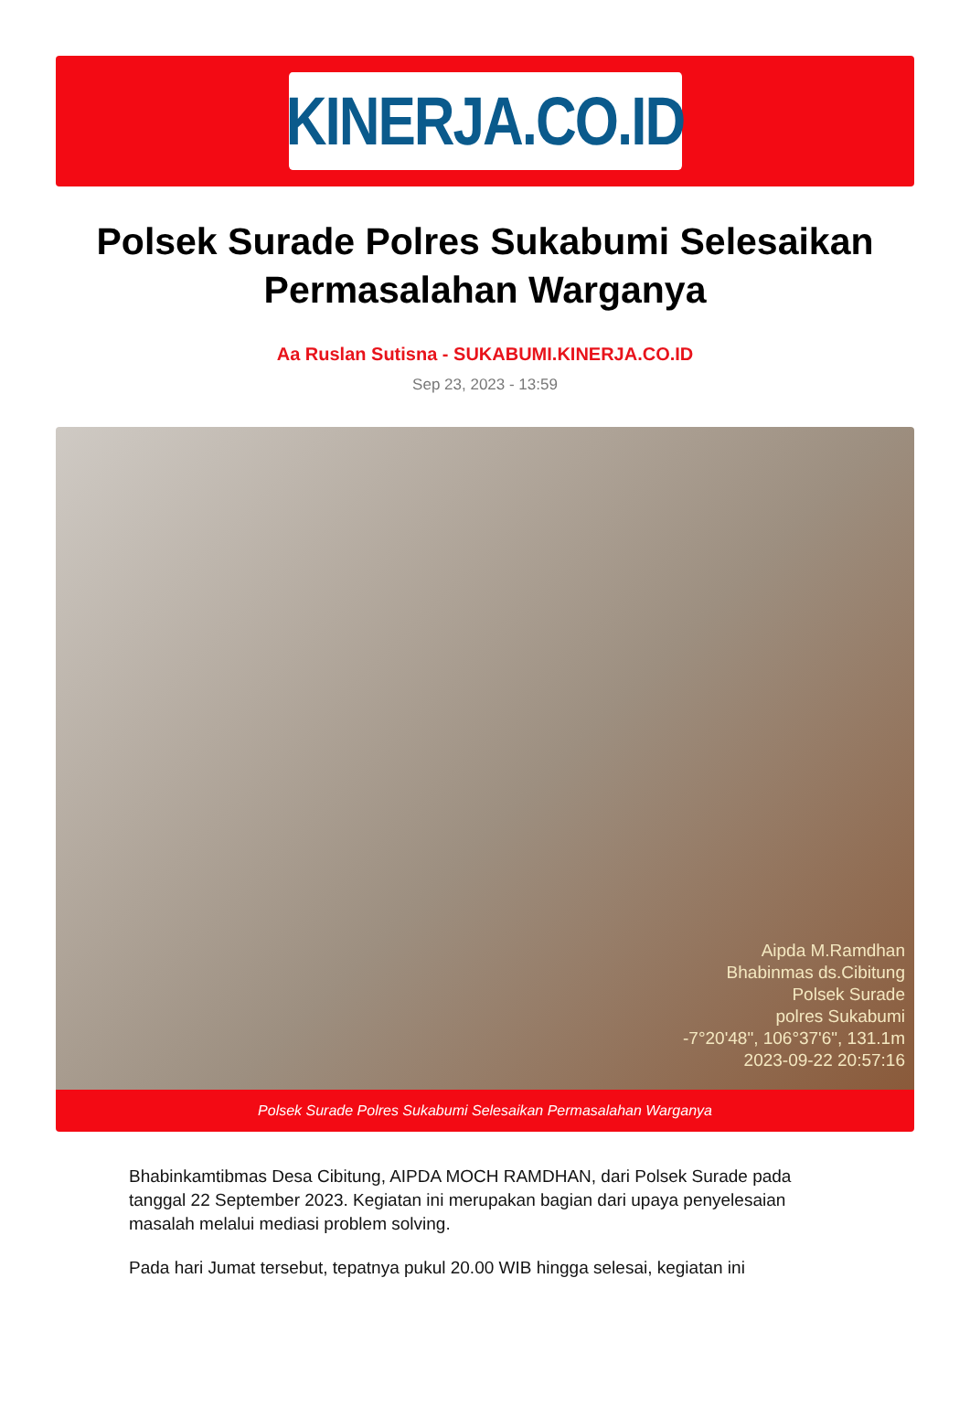KINERJA.CO.ID
Polsek Surade Polres Sukabumi Selesaikan Permasalahan Warganya
Aa Ruslan Sutisna - SUKABUMI.KINERJA.CO.ID
Sep 23, 2023 - 13:59
Aipda M.Ramdhan
Bhabinmas ds.Cibitung
Polsek Surade
polres Sukabumi
-7°20'48", 106°37'6", 131.1m
2023-09-22 20:57:16
Polsek Surade Polres Sukabumi Selesaikan Permasalahan Warganya
Bhabinkamtibmas Desa Cibitung, AIPDA MOCH RAMDHAN, dari Polsek Surade pada tanggal 22 September 2023. Kegiatan ini merupakan bagian dari upaya penyelesaian masalah melalui mediasi problem solving.
Pada hari Jumat tersebut, tepatnya pukul 20.00 WIB hingga selesai, kegiatan ini